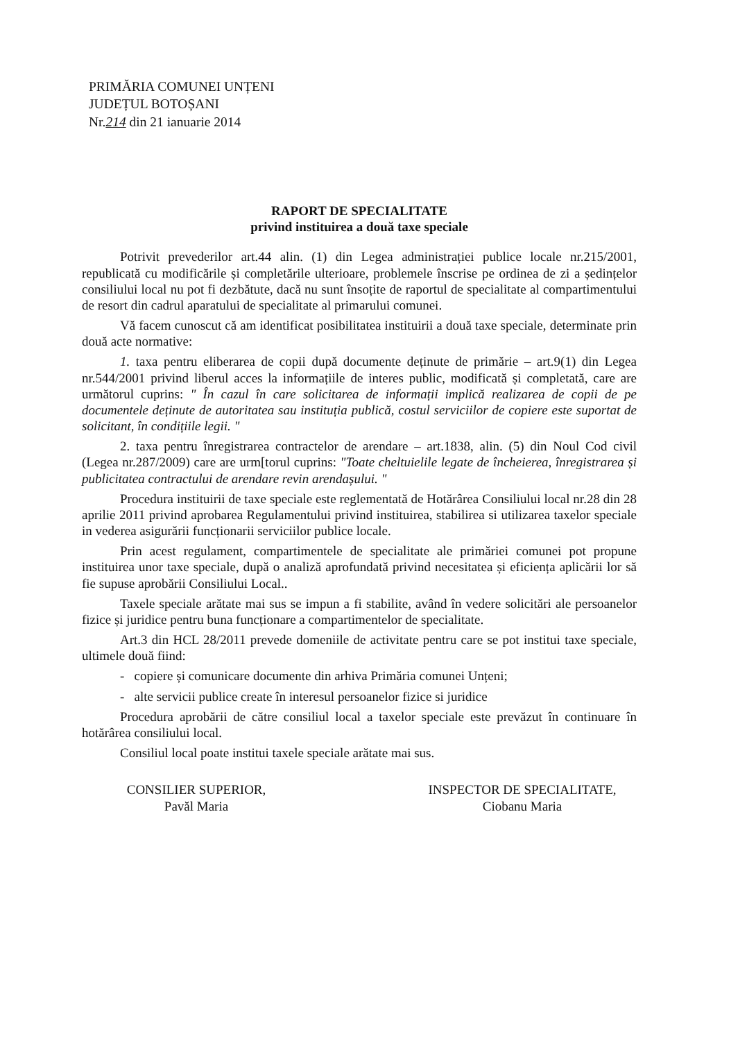PRIMĂRIA COMUNEI UNȚENI
JUDEȚUL BOTOȘANI
Nr.214 din 21 ianuarie 2014
RAPORT DE SPECIALITATE
privind instituirea a două taxe speciale
Potrivit prevederilor art.44 alin. (1) din Legea administrației publice locale nr.215/2001, republicată cu modificările și completările ulterioare, problemele înscrise pe ordinea de zi a ședințelor consiliului local nu pot fi dezbătute, dacă nu sunt însoțite de raportul de specialitate al compartimentului de resort din cadrul aparatului de specialitate al primarului comunei.
Vă facem cunoscut că am identificat posibilitatea instituirii a două taxe speciale, determinate prin două acte normative:
1. taxa pentru eliberarea de copii după documente deținute de primărie – art.9(1) din Legea nr.544/2001 privind liberul acces la informațiile de interes public, modificată și completată, care are următorul cuprins: " În cazul în care solicitarea de informații implică realizarea de copii de pe documentele deținute de autoritatea sau instituția publică, costul serviciilor de copiere este suportat de solicitant, în condițiile legii. "
2. taxa pentru înregistrarea contractelor de arendare – art.1838, alin. (5) din Noul Cod civil (Legea nr.287/2009) care are urm[torul cuprins: "Toate cheltuielile legate de încheierea, înregistrarea și publicitatea contractului de arendare revin arendașului. "
Procedura instituirii de taxe speciale este reglementată de Hotărârea Consiliului local nr.28 din 28 aprilie 2011 privind aprobarea Regulamentului privind instituirea, stabilirea si utilizarea taxelor speciale in vederea asigurării funcționarii serviciilor publice locale.
Prin acest regulament, compartimentele de specialitate ale primăriei comunei pot propune instituirea unor taxe speciale, după o analiză aprofundată privind necesitatea și eficiența aplicării lor să fie supuse aprobării Consiliului Local..
Taxele speciale arătate mai sus se impun a fi stabilite, având în vedere solicitări ale persoanelor fizice și juridice pentru buna funcționare a compartimentelor de specialitate.
Art.3 din HCL 28/2011 prevede domeniile de activitate pentru care se pot institui taxe speciale, ultimele două fiind:
- copiere și comunicare documente din arhiva Primăria comunei Unțeni;
- alte servicii publice create în interesul persoanelor fizice si juridice
Procedura aprobării de către consiliul local a taxelor speciale este prevăzut în continuare în hotărârea consiliului local.
Consiliul local poate institui taxele speciale arătate mai sus.
CONSILIER SUPERIOR,
Pavăl Maria
INSPECTOR DE SPECIALITATE,
Ciobanu Maria